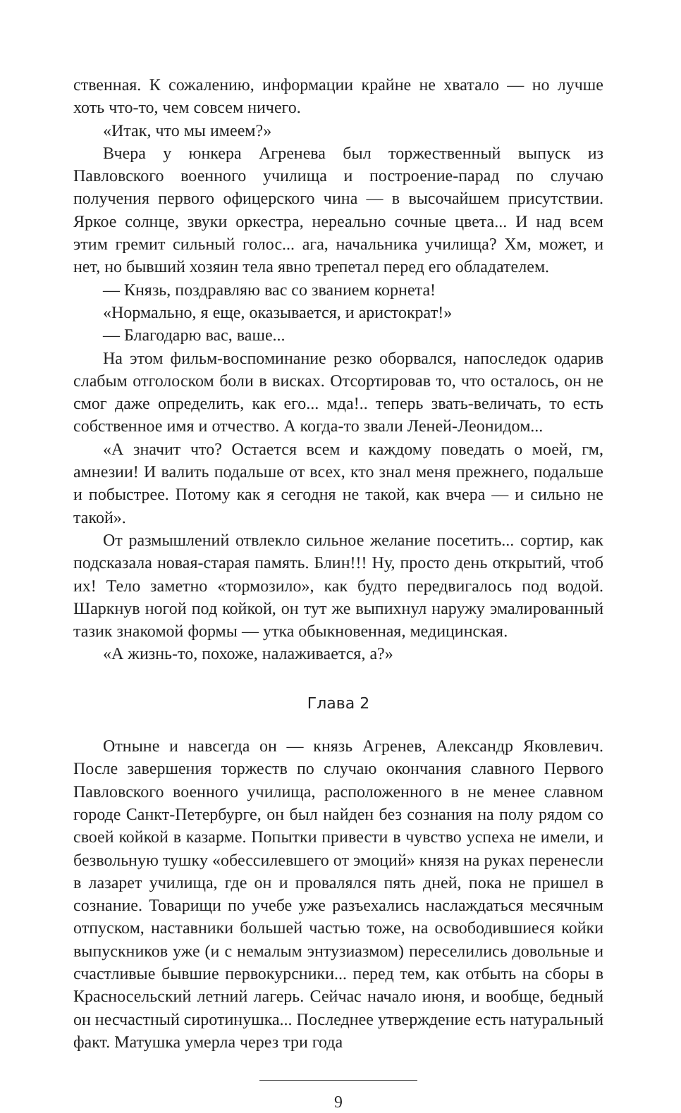ственная. К сожалению, информации крайне не хватало — но лучше хоть что-то, чем совсем ничего.
«Итак, что мы имеем?»
Вчера у юнкера Агренева был торжественный выпуск из Павловского военного училища и построение-парад по случаю получения первого офицерского чина — в высочайшем присутствии. Яркое солнце, звуки оркестра, нереально сочные цвета... И над всем этим гремит сильный голос... ага, начальника училища? Хм, может, и нет, но бывший хозяин тела явно трепетал перед его обладателем.
— Князь, поздравляю вас со званием корнета!
«Нормально, я еще, оказывается, и аристократ!»
— Благодарю вас, ваше...
На этом фильм-воспоминание резко оборвался, напоследок одарив слабым отголоском боли в висках. Отсортировав то, что осталось, он не смог даже определить, как его... мда!.. теперь звать-величать, то есть собственное имя и отчество. А когда-то звали Леней-Леонидом...
«А значит что? Остается всем и каждому поведать о моей, гм, амнезии! И валить подальше от всех, кто знал меня прежнего, подальше и побыстрее. Потому как я сегодня не такой, как вчера — и сильно не такой».
От размышлений отвлекло сильное желание посетить... сортир, как подсказала новая-старая память. Блин!!! Ну, просто день открытий, чтоб их! Тело заметно «тормозило», как будто передвигалось под водой. Шаркнув ногой под койкой, он тут же выпихнул наружу эмалированный тазик знакомой формы — утка обыкновенная, медицинская.
«А жизнь-то, похоже, налаживается, а?»
Глава 2
Отныне и навсегда он — князь Агренев, Александр Яковлевич. После завершения торжеств по случаю окончания славного Первого Павловского военного училища, расположенного в не менее славном городе Санкт-Петербурге, он был найден без сознания на полу рядом со своей койкой в казарме. Попытки привести в чувство успеха не имели, и безвольную тушку «обессилевшего от эмоций» князя на руках перенесли в лазарет училища, где он и провалялся пять дней, пока не пришел в сознание. Товарищи по учебе уже разъехались наслаждаться месячным отпуском, наставники большей частью тоже, на освободившиеся койки выпускников уже (и с немалым энтузиазмом) переселились довольные и счастливые бывшие первокурсники... перед тем, как отбыть на сборы в Красносельский летний лагерь. Сейчас начало июня, и вообще, бедный он несчастный сиротинушка... Последнее утверждение есть натуральный факт. Матушка умерла через три года
9